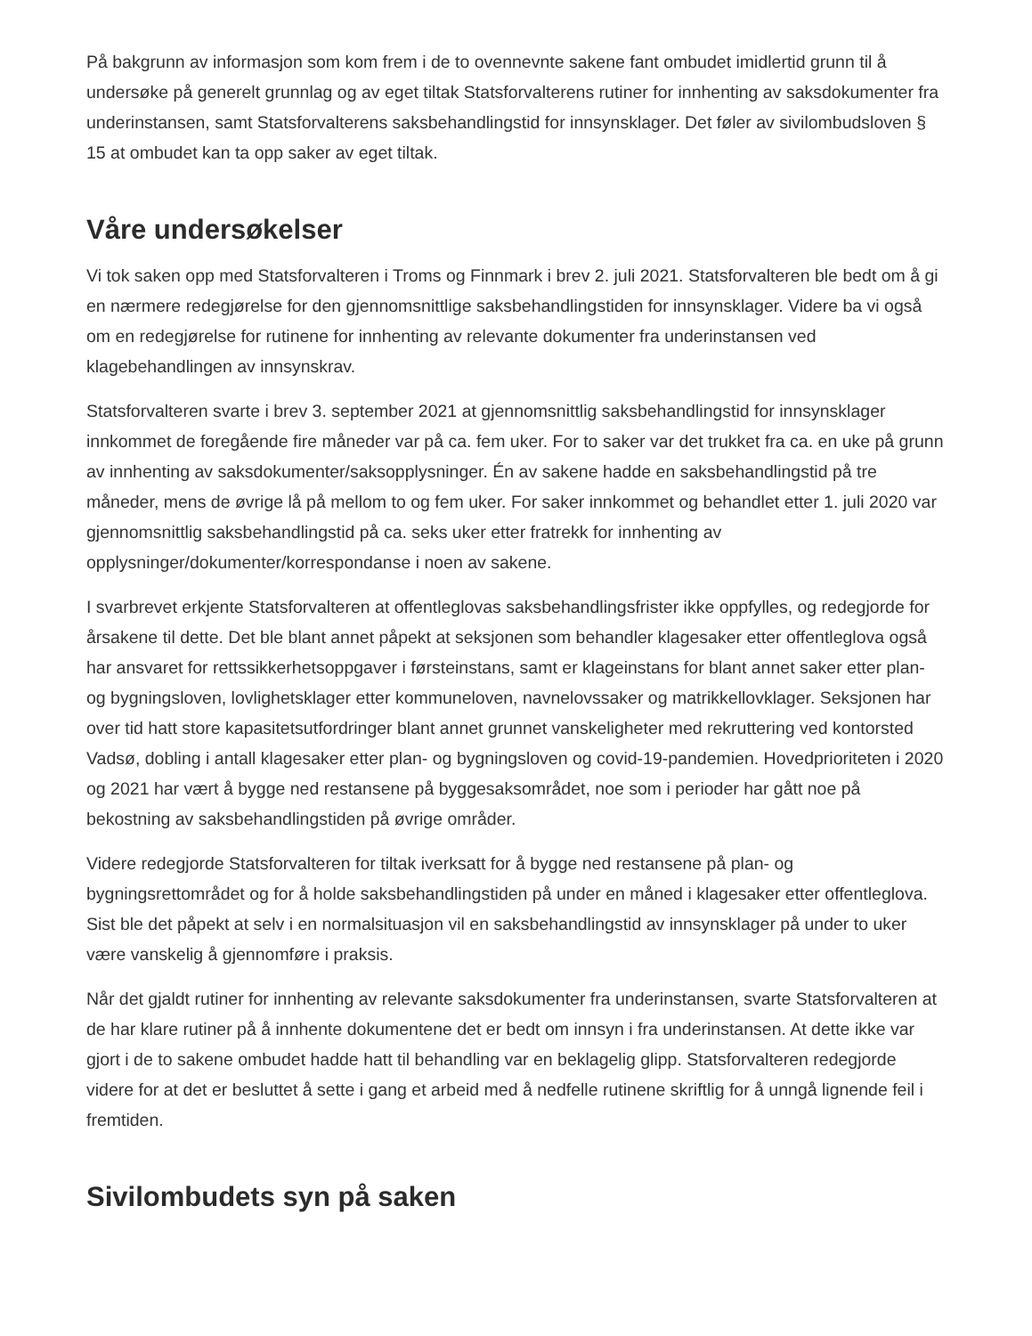På bakgrunn av informasjon som kom frem i de to ovennevnte sakene fant ombudet imidlertid grunn til å undersøke på generelt grunnlag og av eget tiltak Statsforvalterens rutiner for innhenting av saksdokumenter fra underinstansen, samt Statsforvalterens saksbehandlingstid for innsynsklager. Det føler av sivilombudsloven § 15 at ombudet kan ta opp saker av eget tiltak.
Våre undersøkelser
Vi tok saken opp med Statsforvalteren i Troms og Finnmark i brev 2. juli 2021. Statsforvalteren ble bedt om å gi en nærmere redegjørelse for den gjennomsnittlige saksbehandlingstiden for innsynsklager. Videre ba vi også om en redegjørelse for rutinene for innhenting av relevante dokumenter fra underinstansen ved klagebehandlingen av innsynskrav.
Statsforvalteren svarte i brev 3. september 2021 at gjennomsnittlig saksbehandlingstid for innsynsklager innkommet de foregående fire måneder var på ca. fem uker. For to saker var det trukket fra ca. en uke på grunn av innhenting av saksdokumenter/saksopplysninger. Én av sakene hadde en saksbehandlingstid på tre måneder, mens de øvrige lå på mellom to og fem uker. For saker innkommet og behandlet etter 1. juli 2020 var gjennomsnittlig saksbehandlingstid på ca. seks uker etter fratrekk for innhenting av opplysninger/dokumenter/korrespondanse i noen av sakene.
I svarbrevet erkjente Statsforvalteren at offentleglovas saksbehandlingsfrister ikke oppfylles, og redegjorde for årsakene til dette. Det ble blant annet påpekt at seksjonen som behandler klagesaker etter offentleglova også har ansvaret for rettssikkerhetsoppgaver i førsteinstans, samt er klageinstans for blant annet saker etter plan- og bygningsloven, lovlighetsklager etter kommuneloven, navnelovssaker og matrikkellovklager. Seksjonen har over tid hatt store kapasitetsutfordringer blant annet grunnet vanskeligheter med rekruttering ved kontorsted Vadsø, dobling i antall klagesaker etter plan- og bygningsloven og covid-19-pandemien. Hovedprioriteten i 2020 og 2021 har vært å bygge ned restansene på byggesaksområdet, noe som i perioder har gått noe på bekostning av saksbehandlingstiden på øvrige områder.
Videre redegjorde Statsforvalteren for tiltak iverksatt for å bygge ned restansene på plan- og bygningsrettområdet og for å holde saksbehandlingstiden på under en måned i klagesaker etter offentleglova. Sist ble det påpekt at selv i en normalsituasjon vil en saksbehandlingstid av innsynsklager på under to uker være vanskelig å gjennomføre i praksis.
Når det gjaldt rutiner for innhenting av relevante saksdokumenter fra underinstansen, svarte Statsforvalteren at de har klare rutiner på å innhente dokumentene det er bedt om innsyn i fra underinstansen. At dette ikke var gjort i de to sakene ombudet hadde hatt til behandling var en beklagelig glipp. Statsforvalteren redegjorde videre for at det er besluttet å sette i gang et arbeid med å nedfelle rutinene skriftlig for å unngå lignende feil i fremtiden.
Sivilombudets syn på saken